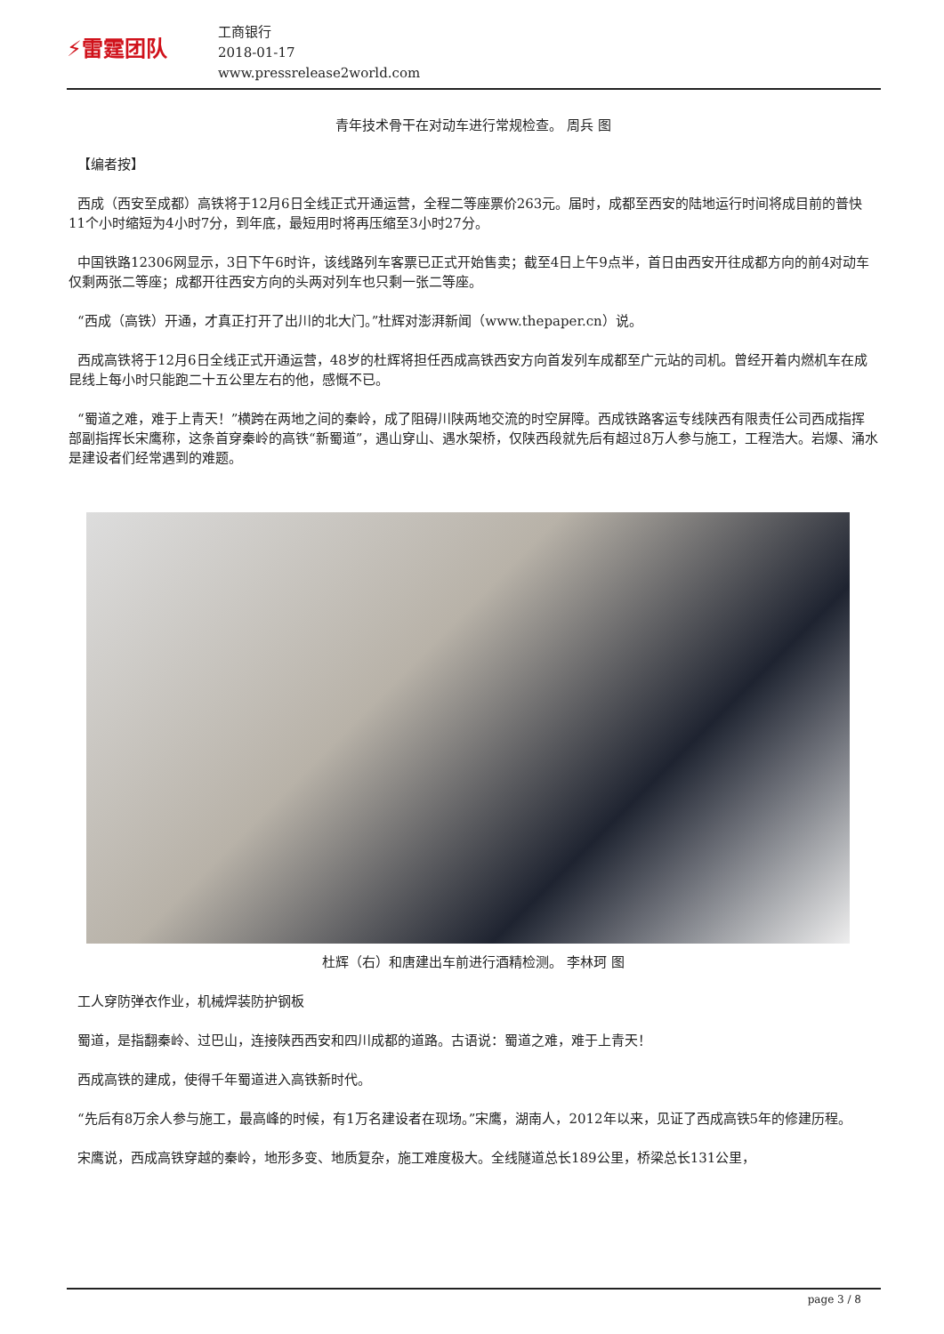⚡雷霆团队
工商银行
2018-01-17
www.pressrelease2world.com
青年技术骨干在对动车进行常规检查。 周兵 图
【编者按】
西成（西安至成都）高铁将于12月6日全线正式开通运营，全程二等座票价263元。届时，成都至西安的陆地运行时间将成目前的普快11个小时缩短为4小时7分，到年底，最短用时将再压缩至3小时27分。
中国铁路12306网显示，3日下午6时许，该线路列车客票已正式开始售卖；截至4日上午9点半，首日由西安开往成都方向的前4对动车仅剩两张二等座；成都开往西安方向的头两对列车也只剩一张二等座。
“西成（高铁）开通，才真正打开了出川的北大门。”杜辉对澎湃新闻（www.thepaper.cn）说。
西成高铁将于12月6日全线正式开通运营，48岁的杜辉将担任西成高铁西安方向首发列车成都至广元站的司机。曾经开着内燃机车在成昆线上每小时只能跑二十五公里左右的他，感慨不已。
“蜀道之难，难于上青天！”横跨在两地之间的秦岭，成了阻碍川陕两地交流的时空屏障。西成铁路客运专线陕西有限责任公司西成指挥部副指挥长宋鹰称，这条首穿秦岭的高铁“新蜀道”，遇山穿山、遇水架桥，仅陕西段就先后有超过8万人参与施工，工程浩大。岩爆、涌水是建设者们经常遇到的难题。
杜辉（右）和唐建出车前进行酒精检测。 李林珂 图
工人穿防弹衣作业，机械焊装防护钢板
蜀道，是指翻秦岭、过巴山，连接陕西西安和四川成都的道路。古语说：蜀道之难，难于上青天！
西成高铁的建成，使得千年蜀道进入高铁新时代。
“先后有8万余人参与施工，最高峰的时候，有1万名建设者在现场。”宋鹰，湖南人，2012年以来，见证了西成高铁5年的修建历程。
宋鹰说，西成高铁穿越的秦岭，地形多变、地质复杂，施工难度极大。全线隧道总长189公里，桥梁总长131公里，
page 3 / 8